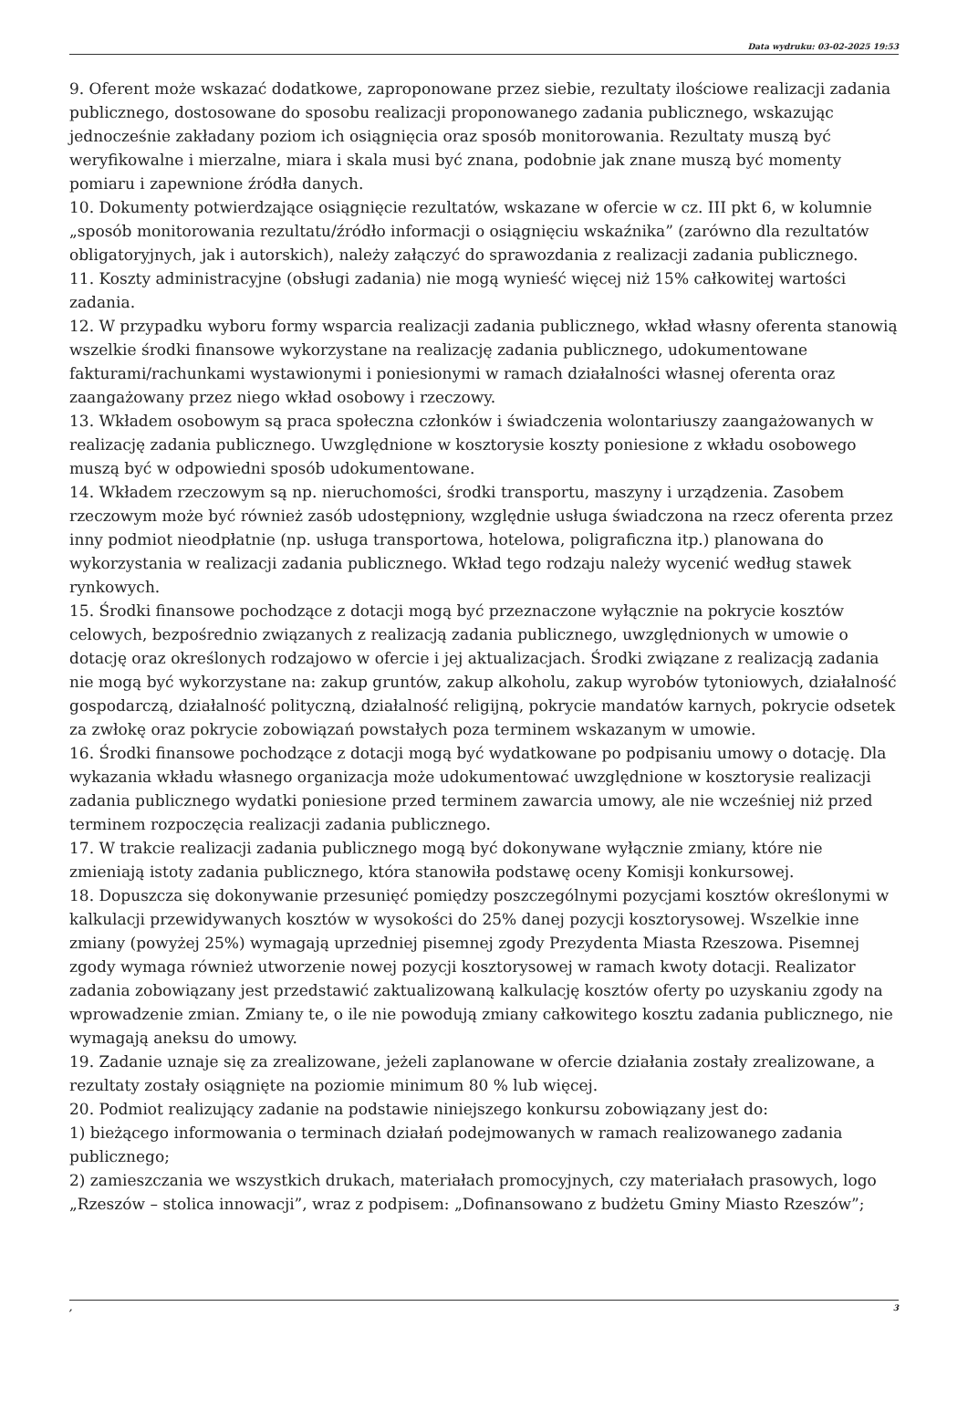Data wydruku: 03-02-2025 19:53
9. Oferent może wskazać dodatkowe, zaproponowane przez siebie, rezultaty ilościowe realizacji zadania publicznego, dostosowane do sposobu realizacji proponowanego zadania publicznego, wskazując jednocześnie zakładany poziom ich osiągnięcia oraz sposób monitorowania. Rezultaty muszą być weryfikowalne i mierzalne, miara i skala musi być znana, podobnie jak znane muszą być momenty pomiaru i zapewnione źródła danych.
10. Dokumenty potwierdzające osiągnięcie rezultatów, wskazane w ofercie w cz. III pkt 6, w kolumnie „sposób monitorowania rezultatu/źródło informacji o osiągnięciu wskaźnika” (zarówno dla rezultatów obligatoryjnych, jak i autorskich), należy załączyć do sprawozdania z realizacji zadania publicznego.
11. Koszty administracyjne (obsługi zadania) nie mogą wynieść więcej niż 15% całkowitej wartości zadania.
12. W przypadku wyboru formy wsparcia realizacji zadania publicznego, wkład własny oferenta stanowią wszelkie środki finansowe wykorzystane na realizację zadania publicznego, udokumentowane fakturami/rachunkami wystawionymi i poniesionymi w ramach działalności własnej oferenta oraz zaangażowany przez niego wkład osobowy i rzeczowy.
13. Wkładem osobowym są praca społeczna członków i świadczenia wolontariuszy zaangażowanych w realizację zadania publicznego. Uwzględnione w kosztorysie koszty poniesione z wkładu osobowego muszą być w odpowiedni sposób udokumentowane.
14. Wkładem rzeczowym są np. nieruchomości, środki transportu, maszyny i urządzenia. Zasobem rzeczowym może być również zasób udostępniony, względnie usługa świadczona na rzecz oferenta przez inny podmiot nieodpłatnie (np. usługa transportowa, hotelowa, poligraficzna itp.) planowana do wykorzystania w realizacji zadania publicznego. Wkład tego rodzaju należy wycenić według stawek rynkowych.
15. Środki finansowe pochodzące z dotacji mogą być przeznaczone wyłącznie na pokrycie kosztów celowych, bezpośrednio związanych z realizacją zadania publicznego, uwzględnionych w umowie o dotację oraz określonych rodzajowo w ofercie i jej aktualizacjach. Środki związane z realizacją zadania nie mogą być wykorzystane na: zakup gruntów, zakup alkoholu, zakup wyrobów tytoniowych, działalność gospodarczą, działalność polityczną, działalność religijną, pokrycie mandatów karnych, pokrycie odsetek za zwłokę oraz pokrycie zobowiązań powstałych poza terminem wskazanym w umowie.
16. Środki finansowe pochodzące z dotacji mogą być wydatkowane po podpisaniu umowy o dotację. Dla wykazania wkładu własnego organizacja może udokumentować uwzględnione w kosztorysie realizacji zadania publicznego wydatki poniesione przed terminem zawarcia umowy, ale nie wcześniej niż przed terminem rozpoczęcia realizacji zadania publicznego.
17. W trakcie realizacji zadania publicznego mogą być dokonywane wyłącznie zmiany, które nie zmieniają istoty zadania publicznego, która stanowiła podstawę oceny Komisji konkursowej.
18. Dopuszcza się dokonywanie przesunięć pomiędzy poszczególnymi pozycjami kosztów określonymi w kalkulacji przewidywanych kosztów w wysokości do 25% danej pozycji kosztorysowej. Wszelkie inne zmiany (powyżej 25%) wymagają uprzedniej pisemnej zgody Prezydenta Miasta Rzeszowa. Pisemnej zgody wymaga również utworzenie nowej pozycji kosztorysowej w ramach kwoty dotacji. Realizator zadania zobowiązany jest przedstawić zaktualizowaną kalkulację kosztów oferty po uzyskaniu zgody na wprowadzenie zmian. Zmiany te, o ile nie powodują zmiany całkowitego kosztu zadania publicznego, nie wymagają aneksu do umowy.
19. Zadanie uznaje się za zrealizowane, jeżeli zaplanowane w ofercie działania zostały zrealizowane, a rezultaty zostały osiągnięte na poziomie minimum 80 % lub więcej.
20. Podmiot realizujący zadanie na podstawie niniejszego konkursu zobowiązany jest do:
1) bieżącego informowania o terminach działań podejmowanych w ramach realizowanego zadania publicznego;
2) zamieszczania we wszystkich drukach, materiałach promocyjnych, czy materiałach prasowych, logo „Rzeszów – stolica innowacji”, wraz z podpisem: „Dofinansowano z budżetu Gminy Miasto Rzeszów”;
, 3